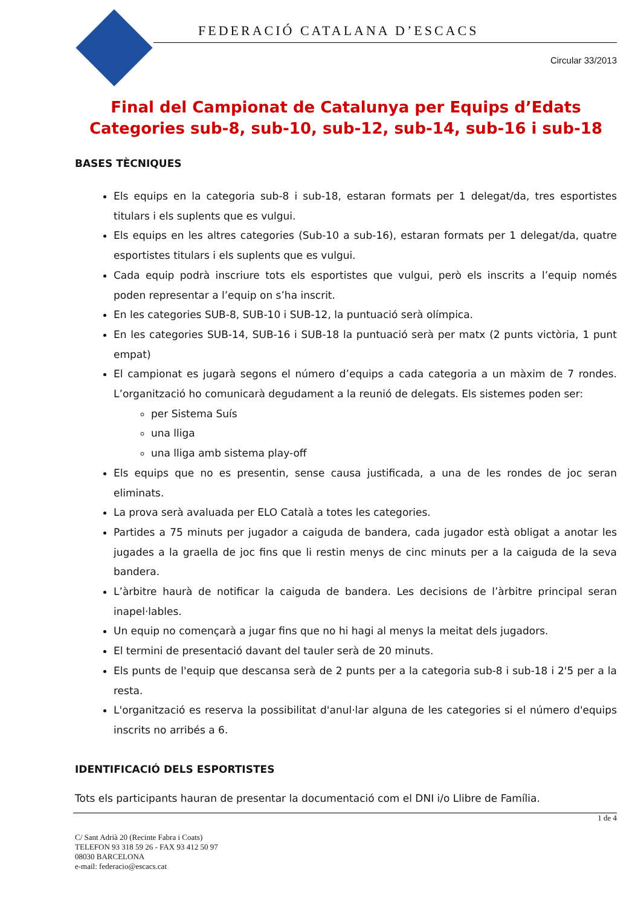FEDERACIÓ CATALANA D’ESCACS
Circular 33/2013
Final del Campionat de Catalunya per Equips d’Edats
Categories sub-8, sub-10, sub-12, sub-14, sub-16 i sub-18
BASES TÈCNIQUES
Els equips en la categoria sub-8 i sub-18, estaran formats per 1 delegat/da, tres esportistes titulars i els suplents que es vulgui.
Els equips en les altres categories (Sub-10 a sub-16), estaran formats per 1 delegat/da, quatre esportistes titulars i els suplents que es vulgui.
Cada equip podrà inscriure tots els esportistes que vulgui, però els inscrits a l’equip només poden representar a l’equip on s’ha inscrit.
En les categories SUB-8, SUB-10 i SUB-12, la puntuació serà olímpica.
En les categories SUB-14, SUB-16 i SUB-18 la puntuació serà per matx (2 punts victòria, 1 punt empat)
El campionat es jugarà segons el número d’equips a cada categoria a un màxim de 7 rondes. L’organització ho comunicarà degudament a la reunió de delegats. Els sistemes poden ser:
per Sistema Suís
una lliga
una lliga amb sistema play-off
Els equips que no es presentin, sense causa justificada, a una de les rondes de joc seran eliminats.
La prova serà avaluada per ELO Català a totes les categories.
Partides a 75 minuts per jugador a caiguda de bandera, cada jugador està obligat a anotar les jugades a la graella de joc fins que li restin menys de cinc minuts per a la caiguda de la seva bandera.
L’àrbitre haurà de notificar la caiguda de bandera. Les decisions de l’àrbitre principal seran inapel·lables.
Un equip no començarà a jugar fins que no hi hagi al menys la meitat dels jugadors.
El termini de presentació davant del tauler serà de 20 minuts.
Els punts de l'equip que descansa serà de 2 punts per a la categoria sub-8 i sub-18 i 2'5 per a la resta.
L'organització es reserva la possibilitat d'anul·lar alguna de les categories si el número d'equips inscrits no arribés a 6.
IDENTIFICACIÓ DELS ESPORTISTES
Tots els participants hauran de presentar la documentació com el DNI i/o Llibre de Família.
1 de 4
C/ Sant Adrià 20 (Recinte Fabra i Coats)
TELEFON 93 318 59 26 - FAX 93 412 50 97
08030 BARCELONA
e-mail: federacio@escacs.cat